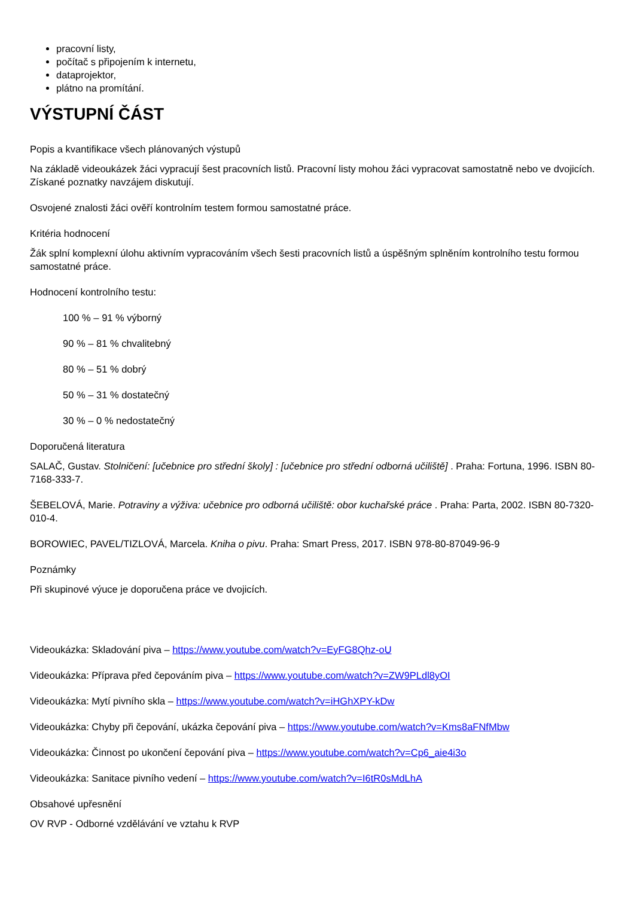pracovní listy,
počítač s připojením k internetu,
dataprojektor,
plátno na promítání.
VÝSTUPNÍ ČÁST
Popis a kvantifikace všech plánovaných výstupů
Na základě videoukázek žáci vypracují šest pracovních listů. Pracovní listy mohou žáci vypracovat samostatně nebo ve dvojicích. Získané poznatky navzájem diskutují.
Osvojené znalosti žáci ověří kontrolním testem formou samostatné práce.
Kritéria hodnocení
Žák splní komplexní úlohu aktivním vypracováním všech šesti pracovních listů a úspěšným splněním kontrolního testu formou samostatné práce.
Hodnocení kontrolního testu:
100 % – 91 % výborný
90 % – 81 % chvalitebný
80 % – 51 % dobrý
50 % – 31 % dostatečný
30 % – 0 % nedostatečný
Doporučená literatura
SALAČ, Gustav. Stolničení: [učebnice pro střední školy] : [učebnice pro střední odborná učiliště] . Praha: Fortuna, 1996. ISBN 80-7168-333-7.
ŠEBELOVÁ, Marie. Potraviny a výživa: učebnice pro odborná učiliště: obor kuchařské práce . Praha: Parta, 2002. ISBN 80-7320-010-4.
BOROWIEC, PAVEL/TIZLOVÁ, Marcela. Kniha o pivu. Praha: Smart Press, 2017. ISBN 978-80-87049-96-9
Poznámky
Při skupinové výuce je doporučena práce ve dvojicích.
Videoukázka: Skladování piva – https://www.youtube.com/watch?v=EyFG8Qhz-oU
Videoukázka: Příprava před čepováním piva – https://www.youtube.com/watch?v=ZW9PLdl8yOI
Videoukázka: Mytí pivního skla – https://www.youtube.com/watch?v=iHGhXPY-kDw
Videoukázka: Chyby při čepování, ukázka čepování piva – https://www.youtube.com/watch?v=Kms8aFNfMbw
Videoukázka: Činnost po ukončení čepování piva – https://www.youtube.com/watch?v=Cp6_aie4i3o
Videoukázka: Sanitace pivního vedení – https://www.youtube.com/watch?v=I6tR0sMdLhA
Obsahové upřesnění
OV RVP - Odborné vzdělávání ve vztahu k RVP